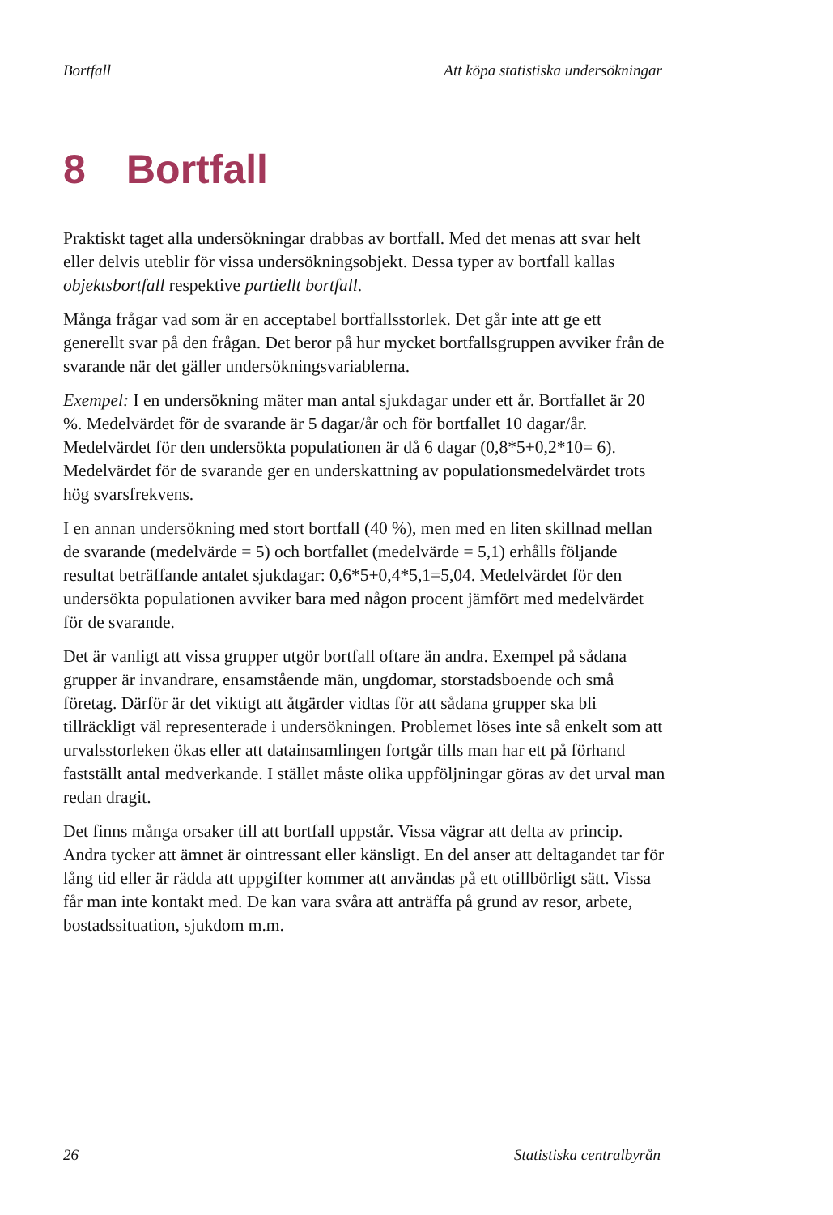Bortfall Att köpa statistiska undersökningar
8 Bortfall
Praktiskt taget alla undersökningar drabbas av bortfall. Med det menas att svar helt eller delvis uteblir för vissa undersökningsobjekt. Dessa typer av bortfall kallas objektsbortfall respektive partiellt bortfall.
Många frågar vad som är en acceptabel bortfallsstorlek. Det går inte att ge ett generellt svar på den frågan. Det beror på hur mycket bortfallsgruppen avviker från de svarande när det gäller undersökningsvariablerna.
Exempel: I en undersökning mäter man antal sjukdagar under ett år. Bortfallet är 20 %. Medelvärdet för de svarande är 5 dagar/år och för bortfallet 10 dagar/år. Medelvärdet för den undersökta populationen är då 6 dagar (0,8*5+0,2*10= 6). Medelvärdet för de svarande ger en underskattning av populationsmedelvärdet trots hög svarsfrekvens.
I en annan undersökning med stort bortfall (40 %), men med en liten skillnad mellan de svarande (medelvärde = 5) och bortfallet (medelvärde = 5,1) erhålls följande resultat beträffande antalet sjukdagar: 0,6*5+0,4*5,1=5,04. Medelvärdet för den undersökta populationen avviker bara med någon procent jämfört med medelvärdet för de svarande.
Det är vanligt att vissa grupper utgör bortfall oftare än andra. Exempel på sådana grupper är invandrare, ensamstående män, ungdomar, storstadsboende och små företag. Därför är det viktigt att åtgärder vidtas för att sådana grupper ska bli tillräckligt väl representerade i undersökningen. Problemet löses inte så enkelt som att urvalsstorleken ökas eller att datainsamlingen fortgår tills man har ett på förhand fastställt antal medverkande. I stället måste olika uppföljningar göras av det urval man redan dragit.
Det finns många orsaker till att bortfall uppstår. Vissa vägrar att delta av princip. Andra tycker att ämnet är ointressant eller känsligt. En del anser att deltagandet tar för lång tid eller är rädda att uppgifter kommer att användas på ett otillbörligt sätt. Vissa får man inte kontakt med. De kan vara svåra att anträffa på grund av resor, arbete, bostadssituation, sjukdom m.m.
26 Statistiska centralbyrån